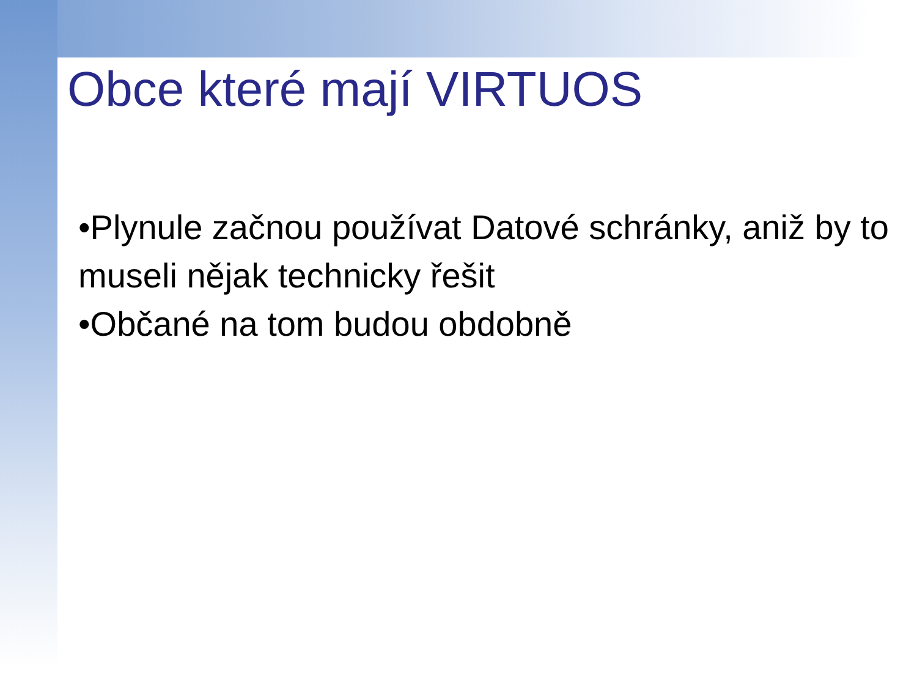Obce které mají VIRTUOS
•Plynule začnou používat Datové schránky, aniž by to museli nějak technicky řešit
•Občané na tom budou obdobně